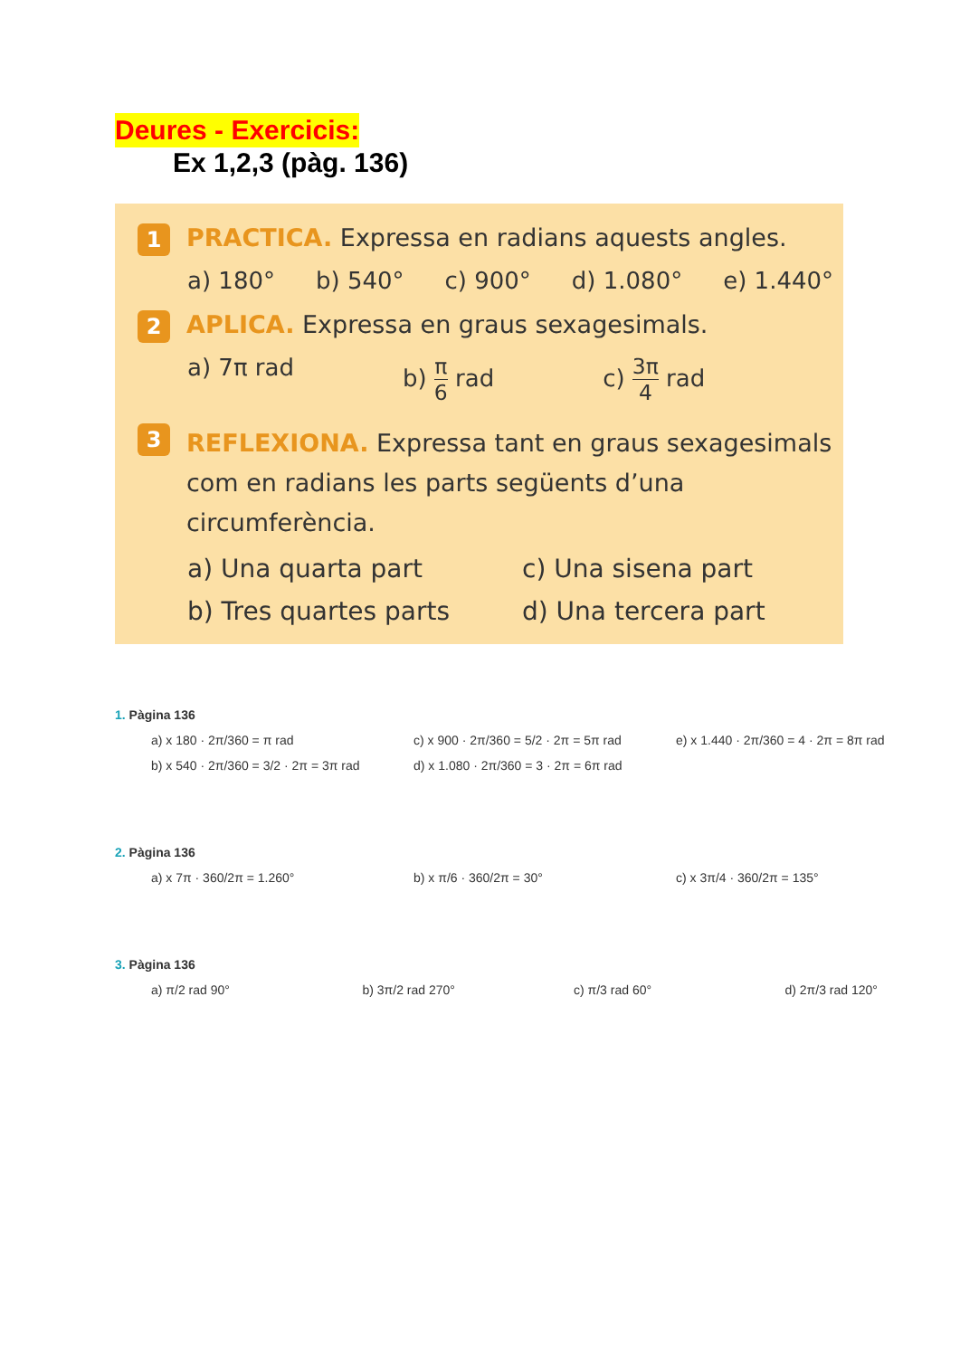Deures - Exercicis:
Ex 1,2,3 (pàg. 136)
1
PRACTICA. Expressa en radians aquests angles.
a) 180° b) 540° c) 900° d) 1.080° e) 1.440°
2
APLICA. Expressa en graus sexagesimals.
a) 7π rad b) π 6 rad c) 3π 4 rad
3
REFLEXIONA. Expressa tant en graus sexagesimals com en radians les parts següents d’una circumferència.
a) Una quarta part c) Una sisena part b) Tres quartes parts d) Una tercera part
1. Pàgina 136
a) x 180 · 2π/360 = π rad c) x 900 · 2π/360 = 5/2 · 2π = 5π rad
e) x 1.440 · 2π/360 = 4 · 2π = 8π rad
b) x 540 · 2π/360 = 3/2 · 2π = 3π rad
d) x 1.080 · 2π/360 = 3 · 2π = 6π rad
2. Pàgina 136
a) x 7π · 360/2π = 1.260° b) x π/6 · 360/2π = 30° c) x 3π/4 · 360/2π = 135°
3. Pàgina 136
a) π/2 rad 90° b) 3π/2 rad 270° c) π/3 rad 60° d) 2π/3 rad 120°